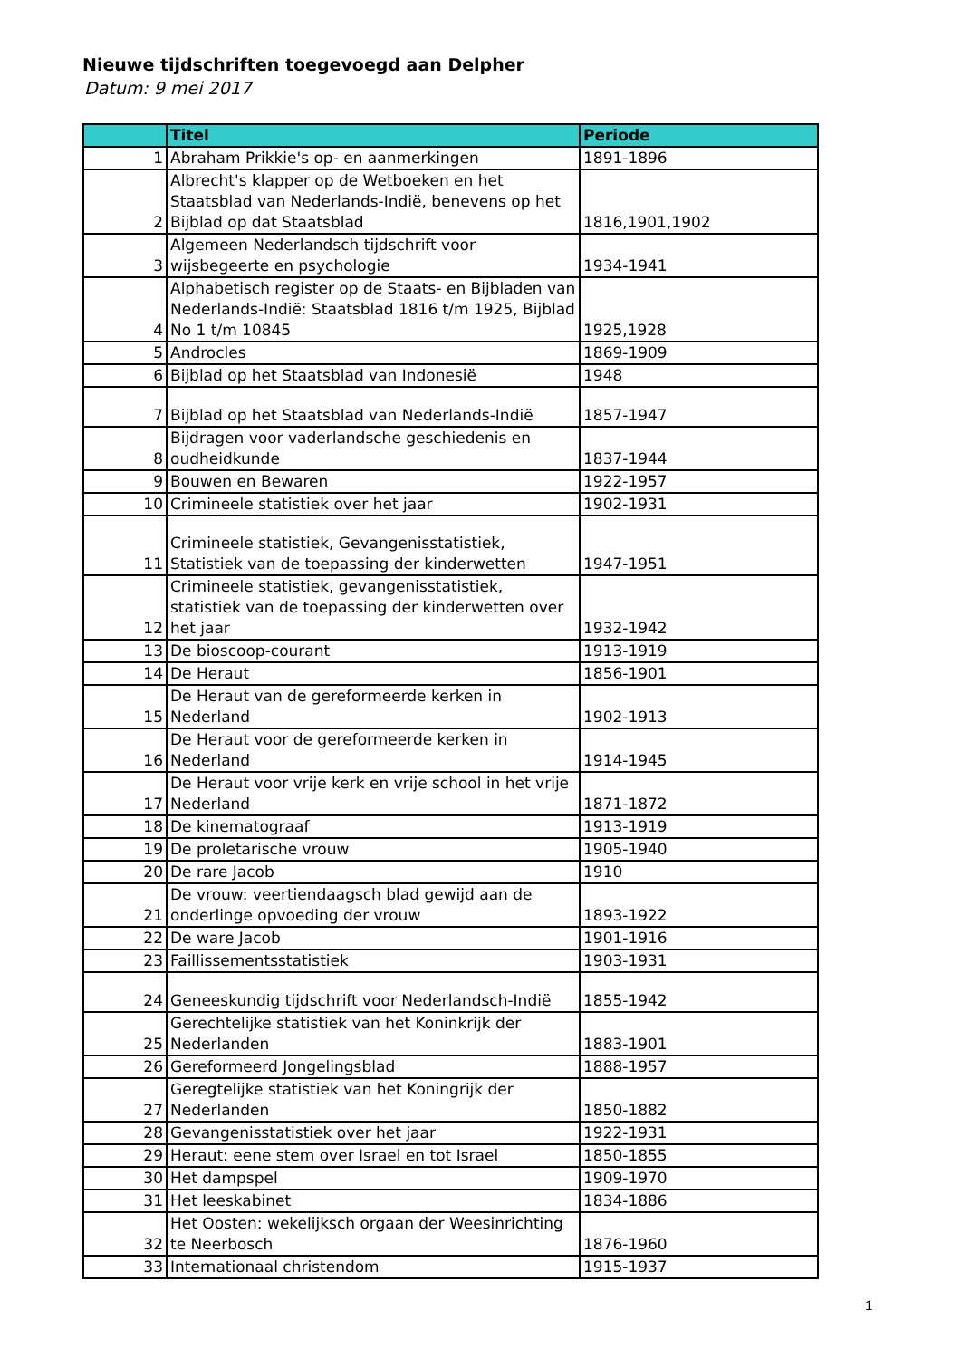Nieuwe tijdschriften toegevoegd aan Delpher
Datum: 9 mei 2017
| | Titel | Periode |
| --- | --- | --- |
| 1 | Abraham Prikkie's op- en aanmerkingen | 1891-1896 |
| 2 | Albrecht's klapper op de Wetboeken en het Staatsblad van Nederlands-Indië, benevens op het Bijblad op dat Staatsblad | 1816,1901,1902 |
| 3 | Algemeen Nederlandsch tijdschrift voor wijsbegeerte en psychologie | 1934-1941 |
| 4 | Alphabetisch register op de Staats- en Bijbladen van Nederlands-Indië: Staatsblad 1816 t/m 1925, Bijblad No 1 t/m 10845 | 1925,1928 |
| 5 | Androcles | 1869-1909 |
| 6 | Bijblad op het Staatsblad van Indonesië | 1948 |
| 7 | Bijblad op het Staatsblad van Nederlands-Indië | 1857-1947 |
| 8 | Bijdragen voor vaderlandsche geschiedenis en oudheidkunde | 1837-1944 |
| 9 | Bouwen en Bewaren | 1922-1957 |
| 10 | Crimineele statistiek over het jaar | 1902-1931 |
| 11 | Crimineele statistiek, Gevangenisstatistiek, Statistiek van de toepassing der kinderwetten | 1947-1951 |
| 12 | Crimineele statistiek, gevangenisstatistiek, statistiek van de toepassing der kinderwetten over het jaar | 1932-1942 |
| 13 | De bioscoop-courant | 1913-1919 |
| 14 | De Heraut | 1856-1901 |
| 15 | De Heraut van de gereformeerde kerken in Nederland | 1902-1913 |
| 16 | De Heraut voor de gereformeerde kerken in Nederland | 1914-1945 |
| 17 | De Heraut voor vrije kerk en vrije school in het vrije Nederland | 1871-1872 |
| 18 | De kinematograaf | 1913-1919 |
| 19 | De proletarische vrouw | 1905-1940 |
| 20 | De rare Jacob | 1910 |
| 21 | De vrouw: veertiendaagsch blad gewijd aan de onderlinge opvoeding der vrouw | 1893-1922 |
| 22 | De ware Jacob | 1901-1916 |
| 23 | Faillissementsstatistiek | 1903-1931 |
| 24 | Geneeskundig tijdschrift voor Nederlandsch-Indië | 1855-1942 |
| 25 | Gerechtelijke statistiek van het Koninkrijk der Nederlanden | 1883-1901 |
| 26 | Gereformeerd Jongelingsblad | 1888-1957 |
| 27 | Geregtelijke statistiek van het Koningrijk der Nederlanden | 1850-1882 |
| 28 | Gevangenisstatistiek over het jaar | 1922-1931 |
| 29 | Heraut: eene stem over Israel en tot Israel | 1850-1855 |
| 30 | Het dampspel | 1909-1970 |
| 31 | Het leeskabinet | 1834-1886 |
| 32 | Het Oosten: wekelijksch orgaan der Weesinrichting te Neerbosch | 1876-1960 |
| 33 | Internationaal christendom | 1915-1937 |
1